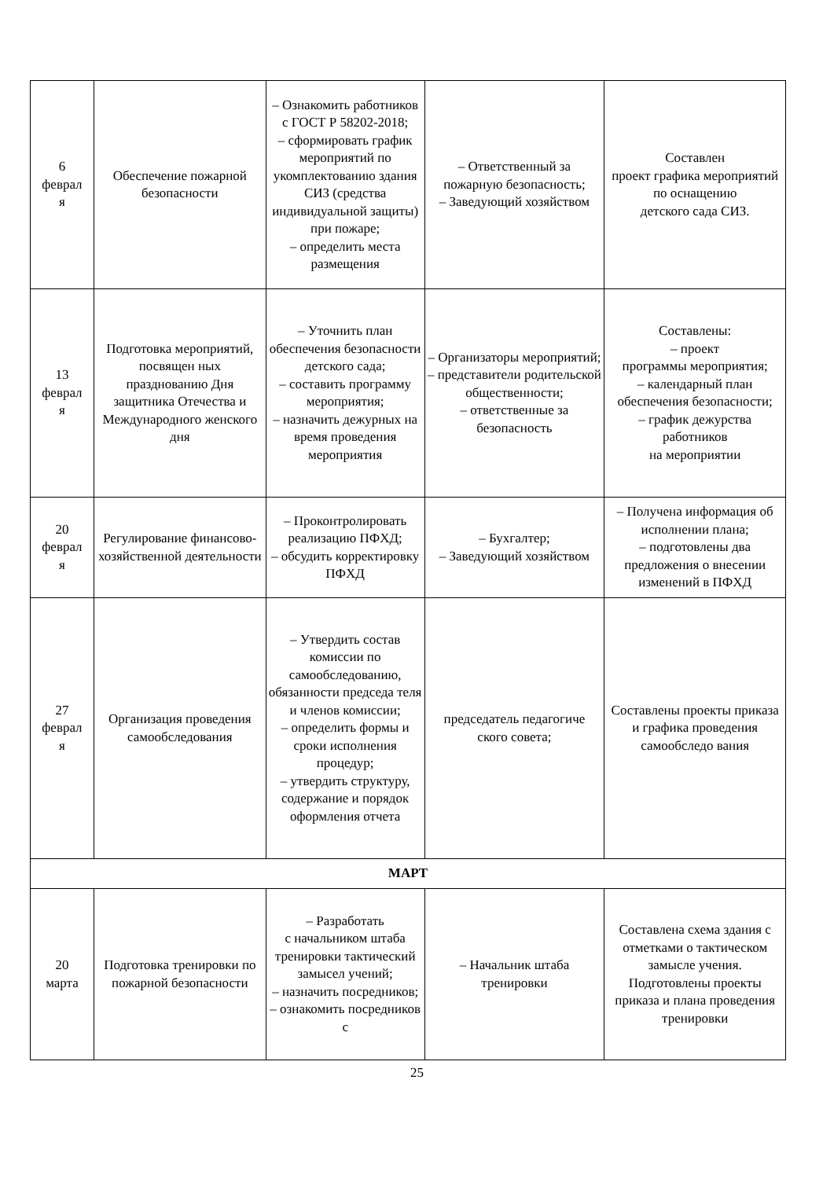| 6 феврал я | Обеспечение пожарной безопасности | – Ознакомить работников с ГОСТ Р 58202-2018; – сформировать график мероприятий по укомплектованию здания СИЗ (средства индивидуальной защиты) при пожаре; – определить места размещения | – Ответственный за пожарную безопасность; – Заведующий хозяйством | Составлен проект графика мероприятий по оснащению детского сада СИЗ. |
| 13 феврал я | Подготовка мероприятий, посвящен ных празднованию Дня защитника Отечества и Международного женского дня | – Уточнить план обеспечения безопасности детского сада; – составить программу мероприятия; – назначить дежурных на время проведения мероприятия | – Организаторы мероприятий; – представители родительской общественности; – ответственные за безопасность | Составлены: – проект программы мероприятия; – календарный план обеспечения безопасности; – график дежурства работников на мероприятии |
| 20 феврал я | Регулирование финансово-хозяйственной деятельности | – Проконтролировать реализацию ПФХД; – обсудить корректировку ПФХД | – Бухгалтер; – Заведующий хозяйством | – Получена информация об исполнении плана; – подготовлены два предложения о внесении изменений в ПФХД |
| 27 феврал я | Организация проведения самообследования | – Утвердить состав комиссии по самообследованию, обязанности председа теля и членов комиссии; – определить формы и сроки исполнения процедур; – утвердить структуру, содержание и порядок оформления отчета | председатель педагогиче ского совета; | Составлены проекты приказа и графика проведения самообследо вания |
| МАРТ | | | | |
| 20 марта | Подготовка тренировки по пожарной безопасности | – Разработать с начальником штаба тренировки тактический замысел учений; – назначить посредников; – ознакомить посредников с | – Начальник штаба тренировки | Составлена схема здания с отметками о тактическом замысле учения. Подготовлены проекты приказа и плана проведения тренировки |
25